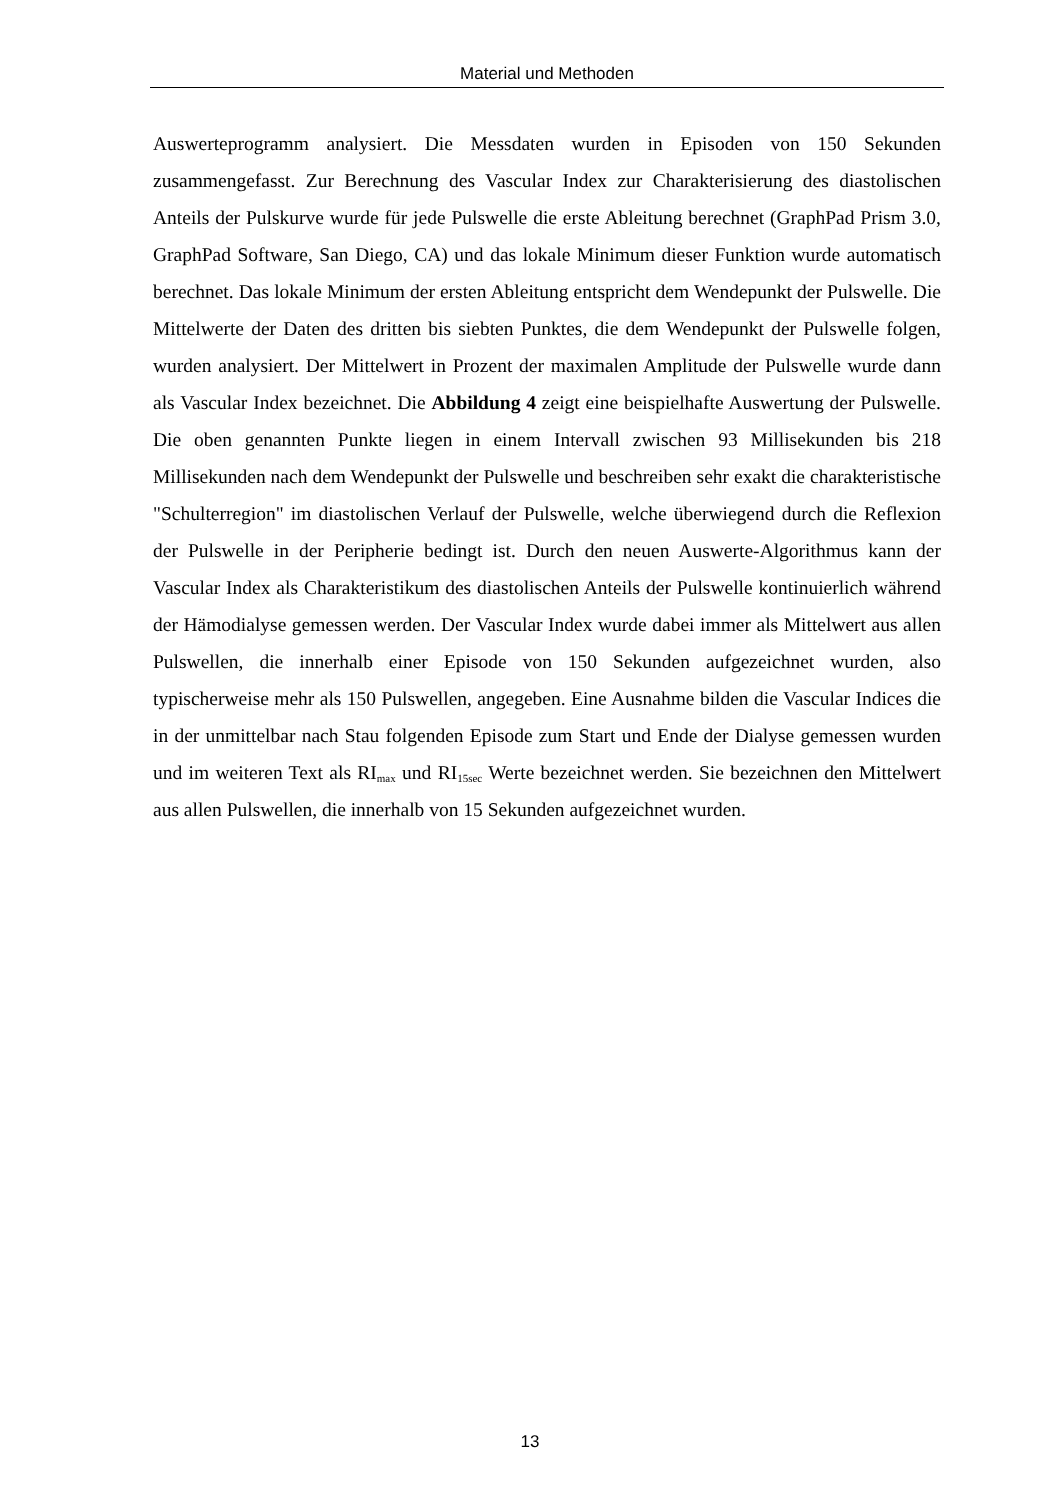Material und Methoden
Auswerteprogramm analysiert. Die Messdaten wurden in Episoden von 150 Sekunden zusammengefasst. Zur Berechnung des Vascular Index zur Charakterisierung des diastolischen Anteils der Pulskurve wurde für jede Pulswelle die erste Ableitung berechnet (GraphPad Prism 3.0, GraphPad Software, San Diego, CA) und das lokale Minimum dieser Funktion wurde automatisch berechnet. Das lokale Minimum der ersten Ableitung entspricht dem Wendepunkt der Pulswelle. Die Mittelwerte der Daten des dritten bis siebten Punktes, die dem Wendepunkt der Pulswelle folgen, wurden analysiert. Der Mittelwert in Prozent der maximalen Amplitude der Pulswelle wurde dann als Vascular Index bezeichnet. Die Abbildung 4 zeigt eine beispielhafte Auswertung der Pulswelle. Die oben genannten Punkte liegen in einem Intervall zwischen 93 Millisekunden bis 218 Millisekunden nach dem Wendepunkt der Pulswelle und beschreiben sehr exakt die charakteristische "Schulterregion" im diastolischen Verlauf der Pulswelle, welche überwiegend durch die Reflexion der Pulswelle in der Peripherie bedingt ist. Durch den neuen Auswerte-Algorithmus kann der Vascular Index als Charakteristikum des diastolischen Anteils der Pulswelle kontinuierlich während der Hämodialyse gemessen werden. Der Vascular Index wurde dabei immer als Mittelwert aus allen Pulswellen, die innerhalb einer Episode von 150 Sekunden aufgezeichnet wurden, also typischerweise mehr als 150 Pulswellen, angegeben. Eine Ausnahme bilden die Vascular Indices die in der unmittelbar nach Stau folgenden Episode zum Start und Ende der Dialyse gemessen wurden und im weiteren Text als RI<sub>max</sub> und RI<sub>15sec</sub> Werte bezeichnet werden. Sie bezeichnen den Mittelwert aus allen Pulswellen, die innerhalb von 15 Sekunden aufgezeichnet wurden.
13